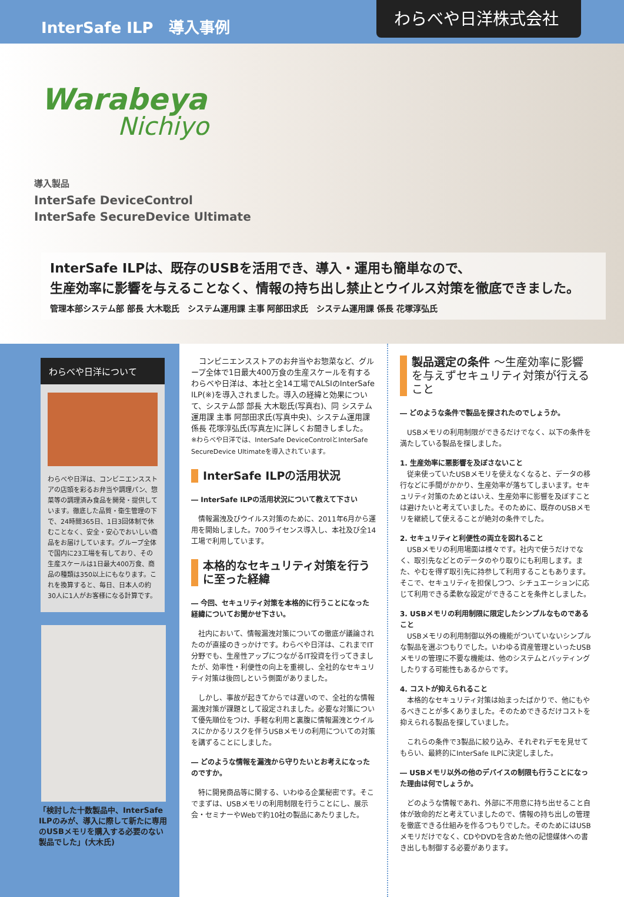InterSafe ILP　導入事例
わらべや日洋株式会社
Warabeya
Nichiyo
導入製品
InterSafe DeviceControl
InterSafe SecureDevice Ultimate
InterSafe ILPは、既存のUSBを活用でき、導入・運用も簡単なので、
生産効率に影響を与えることなく、情報の持ち出し禁止とウイルス対策を徹底できました。
管理本部システム部 部長 大木聡氏　システム運用課 主事 阿部田求氏　システム運用課 係長 花塚淳弘氏
わらべや日洋について
わらべや日洋は、コンビニエンスストアの店頭を彩るお弁当や調理パン、惣菜等の調理済み食品を開発・提供しています。徹底した品質・衛生管理の下で、24時間365日、1日3回体制で休むことなく、安全・安心でおいしい商品をお届けしています。グループ全体で国内に23工場を有しており、その生産スケールは1日最大400万食、商品の種類は350以上にもなります。これを換算すると、毎日、日本人の約30人に1人がお客様になる計算です。
「検討した十数製品中、InterSafe ILPのみが、導入に際して新たに専用のUSBメモリを購入する必要のない製品でした」(大木氏)
　コンビニエンスストアのお弁当やお惣菜など、グループ全体で1日最大400万食の生産スケールを有するわらべや日洋は、本社と全14工場でALSIのInterSafe ILP(※)を導入されました。導入の経緯と効果について、システム部 部長 大木聡氏(写真右)、同 システム運用課 主事 阿部田求氏(写真中央)、システム運用課 係長 花塚淳弘氏(写真左)に詳しくお聞きしました。
※わらべや日洋では、InterSafe DeviceControlとInterSafe SecureDevice Ultimateを導入されています。
InterSafe ILPの活用状況
― InterSafe ILPの活用状況について教えて下さい
　情報漏洩及びウイルス対策のために、2011年6月から運用を開始しました。700ライセンス導入し、本社及び全14工場で利用しています。
本格的なセキュリティ対策を行うに至った経緯
― 今回、セキュリティ対策を本格的に行うことになった経緯についてお聞かせ下さい。
　社内において、情報漏洩対策についての徹底が議論されたのが直接のきっかけです。わらべや日洋は、これまでIT分野でも、生産性アップにつながるIT投資を行ってきましたが、効率性・利便性の向上を重視し、全社的なセキュリティ対策は後回しという側面がありました。
　しかし、事故が起きてからでは遅いので、全社的な情報漏洩対策が課題として設定されました。必要な対策について優先順位をつけ、手軽な利用と裏腹に情報漏洩とウイルスにかかるリスクを伴うUSBメモリの利用についての対策を講ずることにしました。
― どのような情報を漏洩から守りたいとお考えになったのですか。
　特に開発商品等に関する、いわゆる企業秘密です。そこでまずは、USBメモリの利用制限を行うことにし、展示会・セミナーやWebで約10社の製品にあたりました。
製品選定の条件 ～生産効率に影響を与えずセキュリティ対策が行えること
― どのような条件で製品を探されたのでしょうか。
　USBメモリの利用制限ができるだけでなく、以下の条件を満たしている製品を探しました。
1. 生産効率に悪影響を及ぼさないこと
　従来使っていたUSBメモリを使えなくなると、データの移行などに手間がかかり、生産効率が落ちてしまいます。セキュリティ対策のためとはいえ、生産効率に影響を及ぼすことは避けたいと考えていました。そのために、既存のUSBメモリを継続して使えることが絶対の条件でした。
2. セキュリティと利便性の両立を図れること
　USBメモリの利用場面は様々です。社内で使うだけでなく、取引先などとのデータのやり取りにも利用します。また、やむを得ず取引先に持参して利用することもあります。そこで、セキュリティを担保しつつ、シチュエーションに応じて利用できる柔軟な設定ができることを条件としました。
3. USBメモリの利用制限に限定したシンプルなものであること
　USBメモリの利用制御以外の機能がついていないシンプルな製品を選ぶつもりでした。いわゆる資産管理といったUSBメモリの管理に不要な機能は、他のシステムとバッティングしたりする可能性もあるからです。
4. コストが抑えられること
　本格的なセキュリティ対策は始まったばかりで、他にもやるべきことが多くありました。そのためできるだけコストを抑えられる製品を探していました。
　これらの条件で3製品に絞り込み、それぞれデモを見せてもらい、最終的にInterSafe ILPに決定しました。
― USBメモリ以外の他のデバイスの制限も行うことになった理由は何でしょうか。
　どのような情報であれ、外部に不用意に持ち出せること自体が致命的だと考えていましたので、情報の持ち出しの管理を徹底できる仕組みを作るつもりでした。そのためにはUSBメモリだけでなく、CDやDVDを含めた他の記憶媒体への書き出しも制御する必要があります。